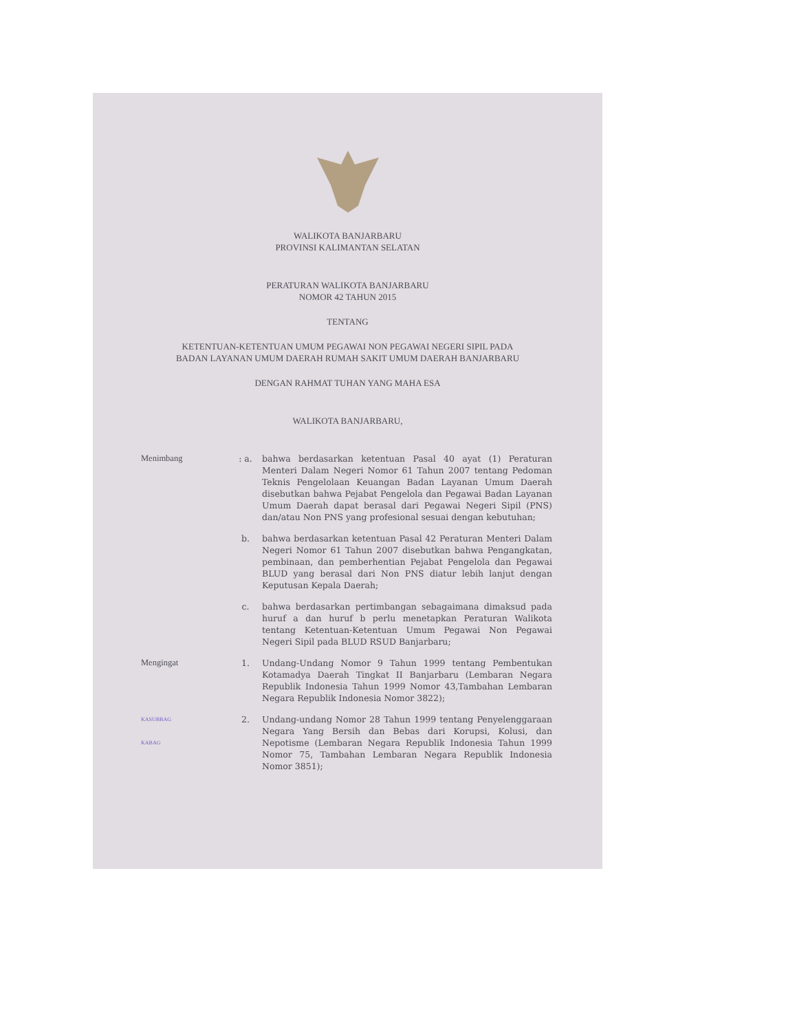WALIKOTA BANJARBARU
PROVINSI KALIMANTAN SELATAN
PERATURAN WALIKOTA BANJARBARU
NOMOR 42 TAHUN 2015
TENTANG
KETENTUAN-KETENTUAN UMUM PEGAWAI NON PEGAWAI NEGERI SIPIL PADA
BADAN LAYANAN UMUM DAERAH RUMAH SAKIT UMUM DAERAH BANJARBARU
DENGAN RAHMAT TUHAN YANG MAHA ESA
WALIKOTA BANJARBARU,
Menimbang : a. bahwa berdasarkan ketentuan Pasal 40 ayat (1) Peraturan Menteri Dalam Negeri Nomor 61 Tahun 2007 tentang Pedoman Teknis Pengelolaan Keuangan Badan Layanan Umum Daerah disebutkan bahwa Pejabat Pengelola dan Pegawai Badan Layanan Umum Daerah dapat berasal dari Pegawai Negeri Sipil (PNS) dan/atau Non PNS yang profesional sesuai dengan kebutuhan;
b. bahwa berdasarkan ketentuan Pasal 42 Peraturan Menteri Dalam Negeri Nomor 61 Tahun 2007 disebutkan bahwa Pengangkatan, pembinaan, dan pemberhentian Pejabat Pengelola dan Pegawai BLUD yang berasal dari Non PNS diatur lebih lanjut dengan Keputusan Kepala Daerah;
c. bahwa berdasarkan pertimbangan sebagaimana dimaksud pada huruf a dan huruf b perlu menetapkan Peraturan Walikota tentang Ketentuan-Ketentuan Umum Pegawai Non Pegawai Negeri Sipil pada BLUD RSUD Banjarbaru;
Mengingat 1. Undang-Undang Nomor 9 Tahun 1999 tentang Pembentukan Kotamadya Daerah Tingkat II Banjarbaru (Lembaran Negara Republik Indonesia Tahun 1999 Nomor 43,Tambahan Lembaran Negara Republik Indonesia Nomor 3822);
KASUBBAG
KABAG
2. Undang-undang Nomor 28 Tahun 1999 tentang Penyelenggaraan Negara Yang Bersih dan Bebas dari Korupsi, Kolusi, dan Nepotisme (Lembaran Negara Republik Indonesia Tahun 1999 Nomor 75, Tambahan Lembaran Negara Republik Indonesia Nomor 3851);